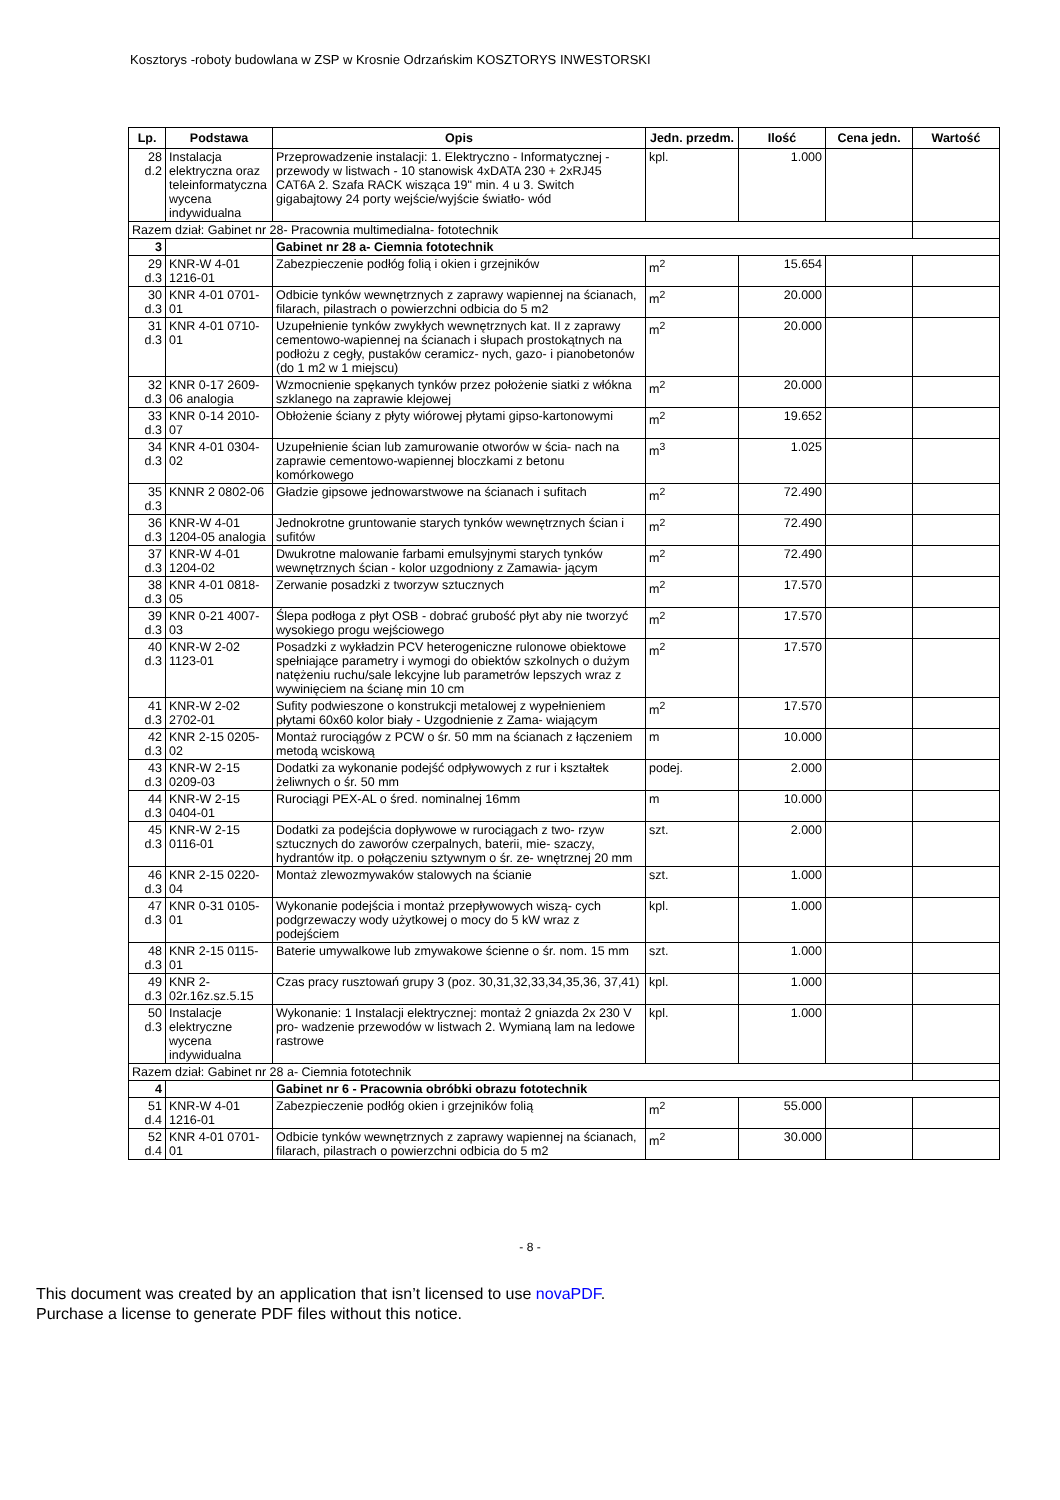Kosztorys -roboty budowlana w ZSP w Krosnie Odrzańskim KOSZTORYS INWESTORSKI
| Lp. | Podstawa | Opis | Jedn. przedm. | Ilość | Cena jedn. | Wartość |
| --- | --- | --- | --- | --- | --- | --- |
| 28 d.2 | Instalacja elektryczna oraz teleinformatyczna wycena indywidualna | Przeprowadzenie instalacji: 1. Elektryczno - Informatycznej - przewody w listwach - 10 stanowisk 4xDATA 230 + 2xRJ45 CAT6A 2. Szafa RACK wisząca 19" min. 4 u 3. Switch gigabajtowy 24 porty wejście/wyjście światło- wód | kpl. | 1.000 | | |
| Razem dział: Gabinet nr 28- Pracownia multimedialna- fototechnik | | | | | | |
| 3 | | Gabinet nr 28 a- Ciemnia fototechnik | | | | |
| 29 d.3 | KNR-W 4-01 1216-01 | Zabezpieczenie podłóg folią i okien i grzejników | m<sup>2</sup> | 15.654 | | |
| 30 d.3 | KNR 4-01 0701-01 | Odbicie tynków wewnętrznych z zaprawy wapiennej na ścianach, filarach, pilastrach o powierzchni odbicia do 5 m2 | m<sup>2</sup> | 20.000 | | |
| 31 d.3 | KNR 4-01 0710-01 | Uzupełnienie tynków zwykłych wewnętrznych kat. II z zaprawy cementowo-wapiennej na ścianach i słupach prostokątnych na podłożu z cegły, pustaków ceramicz- nych, gazo- i pianobetonów (do 1 m2 w 1 miejscu) | m<sup>2</sup> | 20.000 | | |
| 32 d.3 | KNR 0-17 2609-06 analogia | Wzmocnienie spękanych tynków przez położenie siatki z włókna szklanego na zaprawie klejowej | m<sup>2</sup> | 20.000 | | |
| 33 d.3 | KNR 0-14 2010-07 | Obłożenie ściany z płyty wiórowej płytami gipso-kartonowymi | m<sup>2</sup> | 19.652 | | |
| 34 d.3 | KNR 4-01 0304-02 | Uzupełnienie ścian lub zamurowanie otworów w ścia- nach na zaprawie cementowo-wapiennej bloczkami z betonu komórkowego | m<sup>3</sup> | 1.025 | | |
| 35 d.3 | KNNR 2 0802-06 | Gładzie gipsowe jednowarstwowe na ścianach i sufitach | m<sup>2</sup> | 72.490 | | |
| 36 d.3 | KNR-W 4-01 1204-05 analogia | Jednokrotne gruntowanie starych tynków wewnętrznych ścian i sufitów | m<sup>2</sup> | 72.490 | | |
| 37 d.3 | KNR-W 4-01 1204-02 | Dwukrotne malowanie farbami emulsyjnymi starych tynków wewnętrznych ścian - kolor uzgodniony z Zamawia- jącym | m<sup>2</sup> | 72.490 | | |
| 38 d.3 | KNR 4-01 0818-05 | Zerwanie posadzki z tworzyw sztucznych | m<sup>2</sup> | 17.570 | | |
| 39 d.3 | KNR 0-21 4007-03 | Ślepa podłoga z płyt OSB - dobrać grubość płyt aby nie tworzyć wysokiego progu wejściowego | m<sup>2</sup> | 17.570 | | |
| 40 d.3 | KNR-W 2-02 1123-01 | Posadzki z wykładzin PCV heterogeniczne rulonowe obiektowe spełniające parametry i wymogi do obiektów szkolnych o dużym natężeniu ruchu/sale lekcyjne lub parametrów lepszych wraz z wywinięciem na ścianę min 10 cm | m<sup>2</sup> | 17.570 | | |
| 41 d.3 | KNR-W 2-02 2702-01 | Sufity podwieszone o konstrukcji metalowej z wypełnieniem płytami 60x60 kolor biały - Uzgodnienie z Zama- wiającym | m<sup>2</sup> | 17.570 | | |
| 42 d.3 | KNR 2-15 0205-02 | Montaż rurociągów z PCW o śr. 50 mm na ścianach z łączeniem metodą wciskową | m | 10.000 | | |
| 43 d.3 | KNR-W 2-15 0209-03 | Dodatki za wykonanie podejść odpływowych z rur i kształtek żeliwnych o śr. 50 mm | podej. | 2.000 | | |
| 44 d.3 | KNR-W 2-15 0404-01 | Rurociągi PEX-AL o śred. nominalnej 16mm | m | 10.000 | | |
| 45 d.3 | KNR-W 2-15 0116-01 | Dodatki za podejścia dopływowe w rurociągach z two- rzyw sztucznych do zaworów czerpalnych, baterii, mie- szaczy, hydrantów itp. o połączeniu sztywnym o śr. ze- wnętrznej 20 mm | szt. | 2.000 | | |
| 46 d.3 | KNR 2-15 0220-04 | Montaż zlewozmywaków stalowych na ścianie | szt. | 1.000 | | |
| 47 d.3 | KNR 0-31 0105-01 | Wykonanie podejścia i montaż przepływowych wiszą- cych podgrzewaczy wody użytkowej o mocy do 5 kW wraz z podejściem | kpl. | 1.000 | | |
| 48 d.3 | KNR 2-15 0115-01 | Baterie umywalkowe lub zmywakowe ścienne o śr. nom. 15 mm | szt. | 1.000 | | |
| 49 d.3 | KNR 2-02r.16z.sz.5.15 | Czas pracy rusztowań grupy 3 (poz. 30,31,32,33,34,35,36, 37,41) | kpl. | 1.000 | | |
| 50 d.3 | Instalacje elektryczne wycena indywidualna | Wykonanie: 1 Instalacji elektrycznej: montaż 2 gniazda 2x 230 V pro- wadzenie przewodów w listwach 2. Wymianą lam na ledowe rastrowe | kpl. | 1.000 | | |
| Razem dział: Gabinet nr 28 a- Ciemnia fototechnik | | | | | | |
| 4 | | Gabinet nr 6 - Pracownia obróbki obrazu fototechnik | | | | |
| 51 d.4 | KNR-W 4-01 1216-01 | Zabezpieczenie podłóg okien i grzejników folią | m<sup>2</sup> | 55.000 | | |
| 52 d.4 | KNR 4-01 0701-01 | Odbicie tynków wewnętrznych z zaprawy wapiennej na ścianach, filarach, pilastrach o powierzchni odbicia do 5 m2 | m<sup>2</sup> | 30.000 | | |
- 8 -
This document was created by an application that isn’t licensed to use novaPDF.
Purchase a license to generate PDF files without this notice.